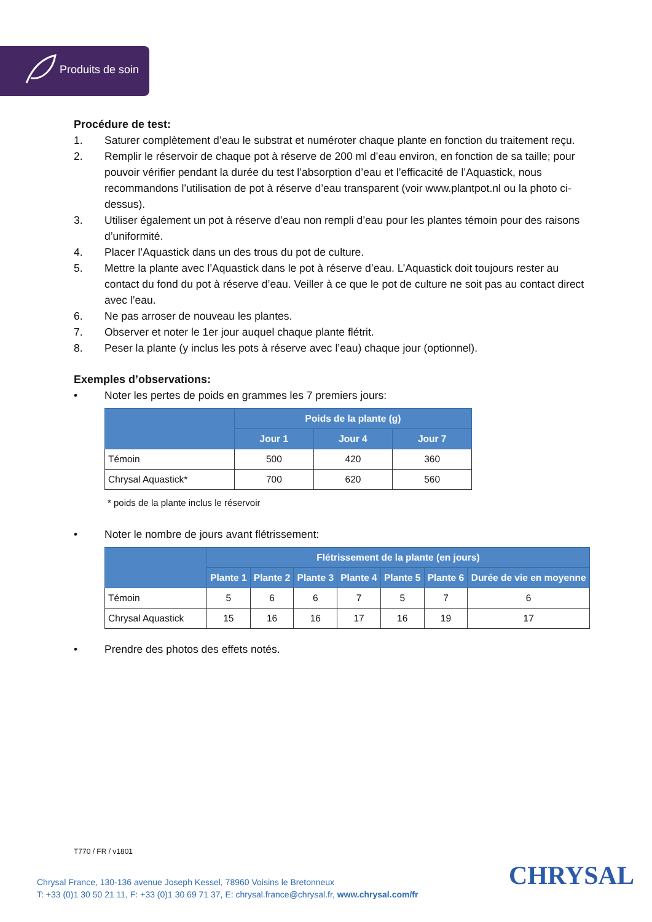Produits de soin
Procédure de test:
1. Saturer complètement d’eau le substrat et numéroter chaque plante en fonction du traitement reçu.
2. Remplir le réservoir de chaque pot à réserve de 200 ml d’eau environ, en fonction de sa taille; pour pouvoir vérifier pendant la durée du test l’absorption d’eau et l’efficacité de l’Aquastick, nous recommandons l’utilisation de pot à réserve d’eau transparent (voir www.plantpot.nl ou la photo ci-dessus).
3. Utiliser également un pot à réserve d’eau non rempli d’eau pour les plantes témoin pour des raisons d’uniformité.
4. Placer l’Aquastick dans un des trous du pot de culture.
5. Mettre la plante avec l’Aquastick dans le pot à réserve d’eau. L’Aquastick doit toujours rester au contact du fond du pot à réserve d’eau. Veiller à ce que le pot de culture ne soit pas au contact direct avec l’eau.
6. Ne pas arroser de nouveau les plantes.
7. Observer et noter le 1er jour auquel chaque plante flétrit.
8. Peser la plante (y inclus les pots à réserve avec l’eau) chaque jour (optionnel).
Exemples d’observations:
• Noter les pertes de poids en grammes les 7 premiers jours:
| | Poids de la plante (g) | | |
| --- | --- | --- | --- |
| | Jour 1 | Jour 4 | Jour 7 |
| Témoin | 500 | 420 | 360 |
| Chrysal Aquastick* | 700 | 620 | 560 |
* poids de la plante inclus le réservoir
• Noter le nombre de jours avant flétrissement:
| | Flétrissement de la plante (en jours) | | | | | | |
| --- | --- | --- | --- | --- | --- | --- | --- |
| | Plante 1 | Plante 2 | Plante 3 | Plante 4 | Plante 5 | Plante 6 | Durée de vie en moyenne |
| Témoin | 5 | 6 | 6 | 7 | 5 | 7 | 6 |
| Chrysal Aquastick | 15 | 16 | 16 | 17 | 16 | 19 | 17 |
• Prendre des photos des effets notés.
T770 / FR / v1801
Chrysal France, 130-136 avenue Joseph Kessel, 78960 Voisins le Bretonneux
T: +33 (0)1 30 50 21 11, F: +33 (0)1 30 69 71 37, E: chrysal.france@chrysal.fr, www.chrysal.com/fr
CHRYSAL